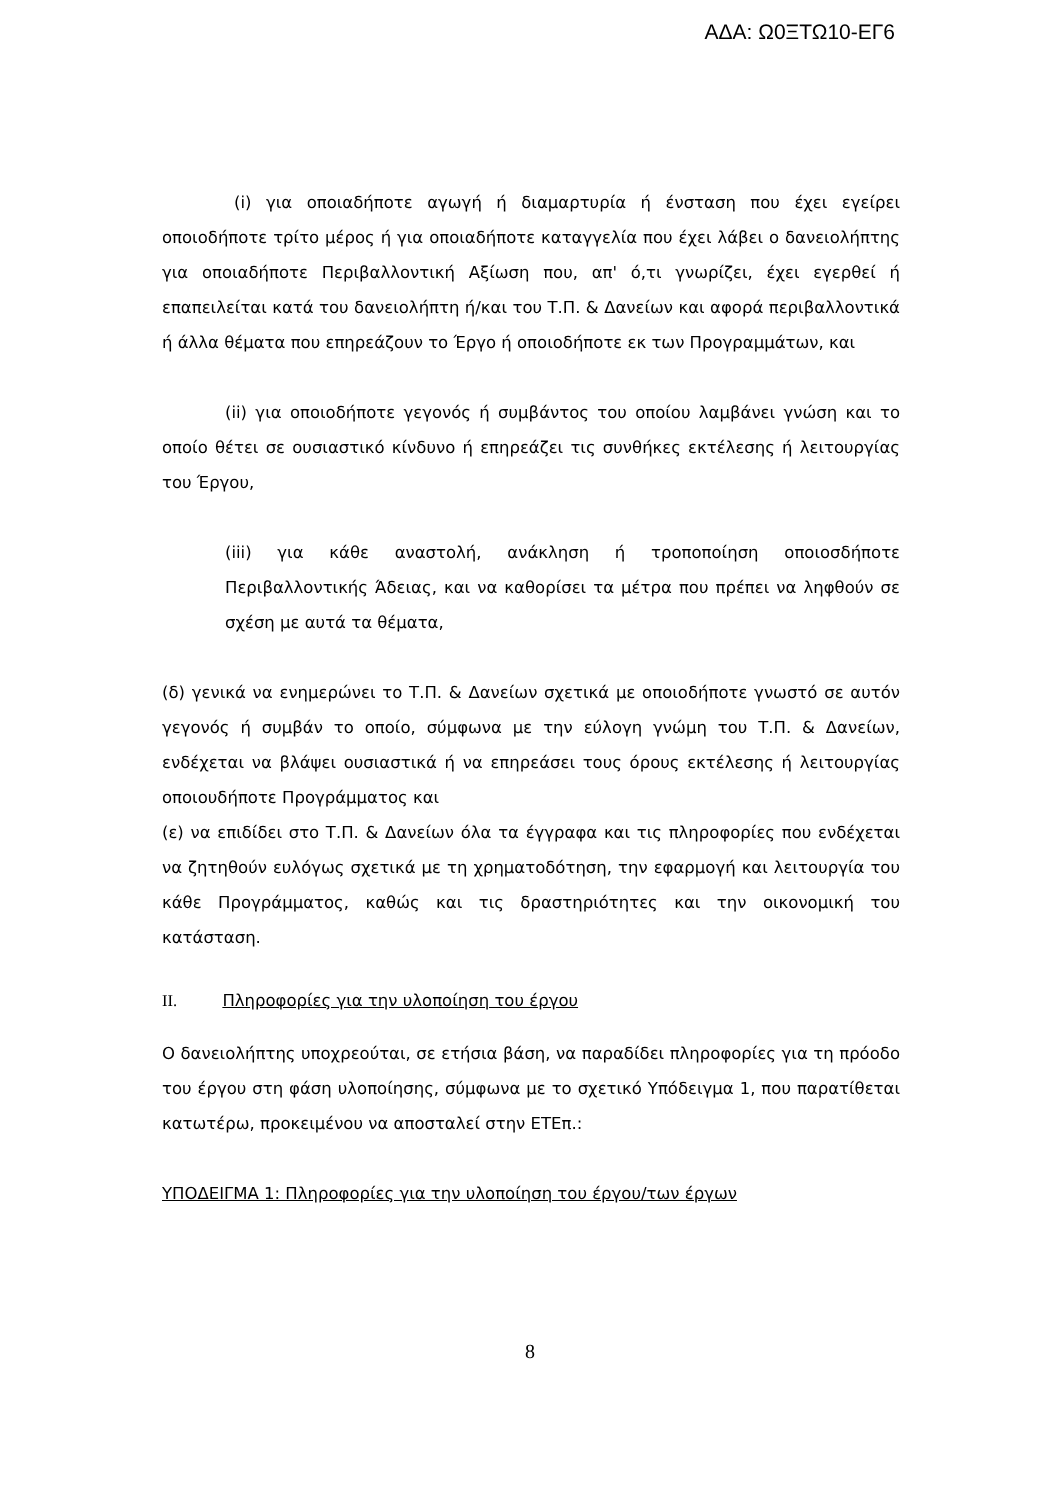ΑΔΑ: Ω0ΞΤΩ10-ΕΓ6
(i) για οποιαδήποτε αγωγή ή διαμαρτυρία ή ένσταση που έχει εγείρει οποιοδήποτε τρίτο μέρος ή για οποιαδήποτε καταγγελία που έχει λάβει ο δανειολήπτης για οποιαδήποτε Περιβαλλοντική Αξίωση που, απ' ό,τι γνωρίζει, έχει εγερθεί ή επαπειλείται κατά του δανειολήπτη ή/και του Τ.Π. & Δανείων και αφορά περιβαλλοντικά ή άλλα θέματα που επηρεάζουν το Έργο ή οποιοδήποτε εκ των Προγραμμάτων, και
(ii) για οποιοδήποτε γεγονός ή συμβάντος του οποίου λαμβάνει γνώση και το οποίο θέτει σε ουσιαστικό κίνδυνο ή επηρεάζει τις συνθήκες εκτέλεσης ή λειτουργίας του Έργου,
(iii) για κάθε αναστολή, ανάκληση ή τροποποίηση οποιοσδήποτε Περιβαλλοντικής Άδειας, και να καθορίσει τα μέτρα που πρέπει να ληφθούν σε σχέση με αυτά τα θέματα,
(δ) γενικά να ενημερώνει το Τ.Π. & Δανείων σχετικά με οποιοδήποτε γνωστό σε αυτόν γεγονός ή συμβάν το οποίο, σύμφωνα με την εύλογη γνώμη του Τ.Π. & Δανείων, ενδέχεται να βλάψει ουσιαστικά ή να επηρεάσει τους όρους εκτέλεσης ή λειτουργίας οποιουδήποτε Προγράμματος και
(ε) να επιδίδει στο Τ.Π. & Δανείων όλα τα έγγραφα και τις πληροφορίες που ενδέχεται να ζητηθούν ευλόγως σχετικά με τη χρηματοδότηση, την εφαρμογή και λειτουργία του κάθε Προγράμματος, καθώς και τις δραστηριότητες και την οικονομική του κατάσταση.
II. Πληροφορίες για την υλοποίηση του έργου
Ο δανειολήπτης υποχρεούται, σε ετήσια βάση, να παραδίδει πληροφορίες για τη πρόοδο του έργου στη φάση υλοποίησης, σύμφωνα με το σχετικό Υπόδειγμα 1, που παρατίθεται κατωτέρω, προκειμένου να αποσταλεί στην ΕΤΕπ.:
ΥΠΟΔΕΙΓΜΑ 1: Πληροφορίες για την υλοποίηση του έργου/των έργων
8